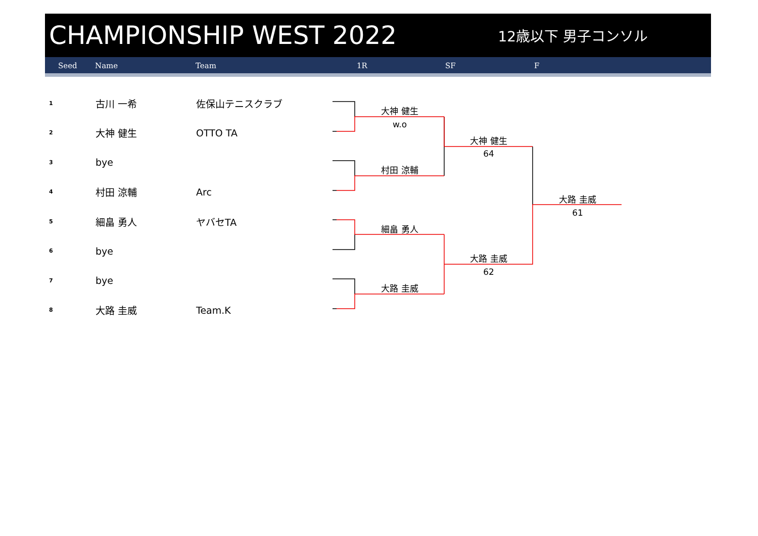CHAMPIONSHIP WEST 2022
12歳以下 男子コンソル
Seed Name Team 1R SF F
| 1 | 古川 一希 | 佐保山テニスクラブ |
| 2 | 大神 健生 | OTTO TA |
| 3 | bye | |
| 4 | 村田 涼輔 | Arc |
| 5 | 細畠 勇人 | ヤバセTA |
| 6 | bye | |
| 7 | bye | |
| 8 | 大路 圭威 | Team.K |
大神 健生
w.o
村田 涼輔
細畠 勇人
大路 圭威
大神 健生
64
大路 圭威
62
大路 圭威
61